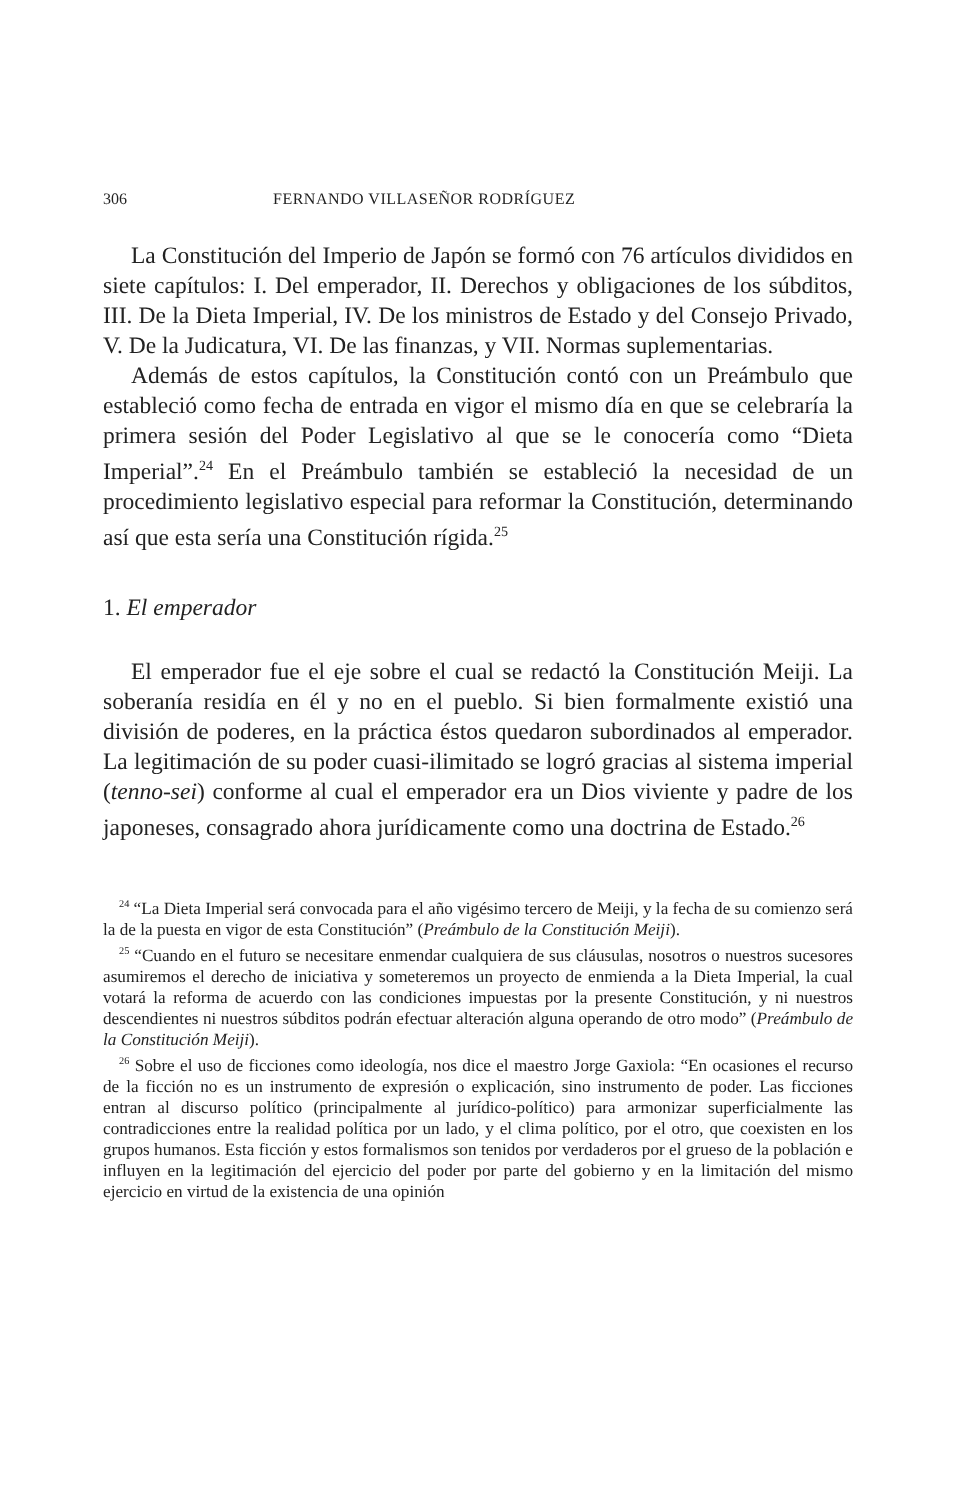306 FERNANDO VILLASEÑOR RODRÍGUEZ
La Constitución del Imperio de Japón se formó con 76 artículos divididos en siete capítulos: I. Del emperador, II. Derechos y obligaciones de los súbditos, III. De la Dieta Imperial, IV. De los ministros de Estado y del Consejo Privado, V. De la Judicatura, VI. De las finanzas, y VII. Normas suplementarias.
Además de estos capítulos, la Constitución contó con un Preámbulo que estableció como fecha de entrada en vigor el mismo día en que se celebraría la primera sesión del Poder Legislativo al que se le conocería como “Dieta Imperial”.<sup>24</sup> En el Preámbulo también se estableció la necesidad de un procedimiento legislativo especial para reformar la Constitución, determinando así que esta sería una Constitución rígida.<sup>25</sup>
1. El emperador
El emperador fue el eje sobre el cual se redactó la Constitución Meiji. La soberanía residía en él y no en el pueblo. Si bien formalmente existió una división de poderes, en la práctica éstos quedaron subordinados al emperador. La legitimación de su poder cuasi-ilimitado se logró gracias al sistema imperial (tenno-sei) conforme al cual el emperador era un Dios viviente y padre de los japoneses, consagrado ahora jurídicamente como una doctrina de Estado.<sup>26</sup>
<sup>24</sup> “La Dieta Imperial será convocada para el año vigésimo tercero de Meiji, y la fecha de su comienzo será la de la puesta en vigor de esta Constitución” (Preámbulo de la Constitución Meiji).
<sup>25</sup> “Cuando en el futuro se necesitare enmendar cualquiera de sus cláusulas, nosotros o nuestros sucesores asumiremos el derecho de iniciativa y someteremos un proyecto de enmienda a la Dieta Imperial, la cual votará la reforma de acuerdo con las condiciones impuestas por la presente Constitución, y ni nuestros descendientes ni nuestros súbditos podrán efectuar alteración alguna operando de otro modo” (Preámbulo de la Constitución Meiji).
<sup>26</sup> Sobre el uso de ficciones como ideología, nos dice el maestro Jorge Gaxiola: “En ocasiones el recurso de la ficción no es un instrumento de expresión o explicación, sino instrumento de poder. Las ficciones entran al discurso político (principalmente al jurídico-político) para armonizar superficialmente las contradicciones entre la realidad política por un lado, y el clima político, por el otro, que coexisten en los grupos humanos. Esta ficción y estos formalismos son tenidos por verdaderos por el grueso de la población e influyen en la legitimación del ejercicio del poder por parte del gobierno y en la limitación del mismo ejercicio en virtud de la existencia de una opinión